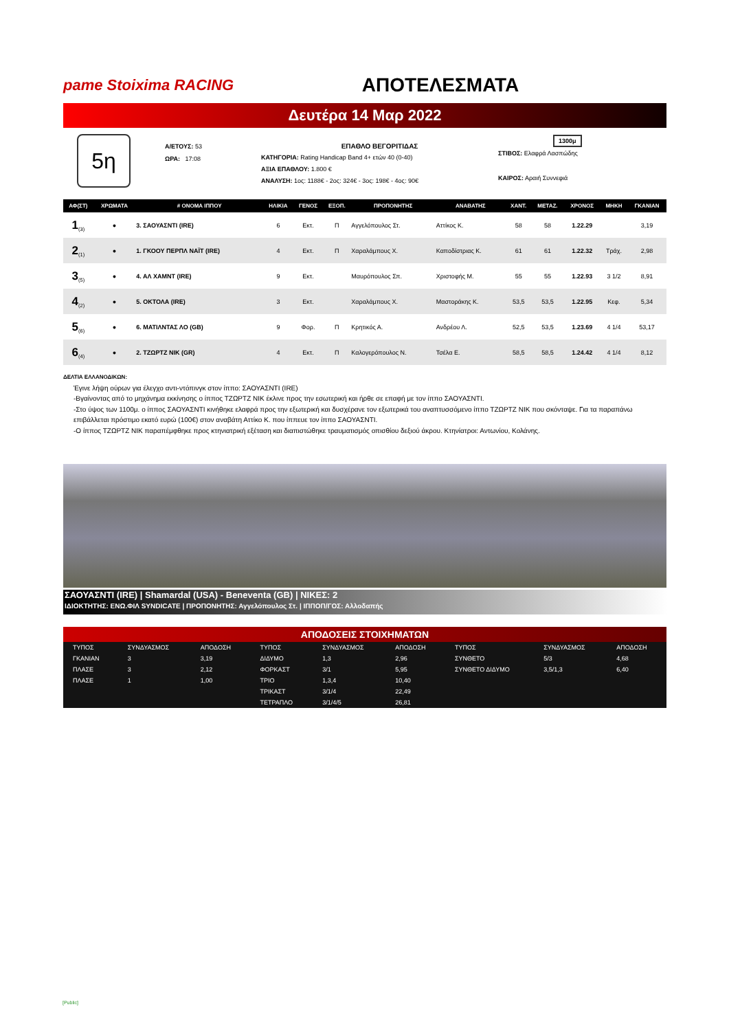pame Stoixima RACING
ΑΠΟΤΕΛΕΣΜΑΤΑ
Δευτέρα 14 Μαρ 2022
5η
Α/ΕΤΟΥΣ: 53
ΩΡΑ: 17:08
ΕΠΑΘΛΟ ΒΕΓΟΡΙΤΙΔΑΣ
ΚΑΤΗΓΟΡΙΑ: Rating Handicap Band 4+ ετών 40 (0-40)
ΑΞΙΑ ΕΠΑΘΛΟΥ: 1.800 €
ΑΝΑΛΥΣΗ: 1ος: 1188€ - 2ος: 324€ - 3ος: 198€ - 4ος: 90€
1300μ
ΣΤΙΒΟΣ: Ελαφρά Λασπώδης
ΚΑΙΡΟΣ: Αραιή Συννεφιά
| ΑΦ(ΣΤ) | ΧΡΩΜΑΤΑ | # ΟΝΟΜΑ ΙΠΠΟΥ | ΗΛΙΚΙΑ | ΓΕΝΟΣ | ΕΞΟΠ. | ΠΡΟΠΟΝΗΤΗΣ | ΑΝΑΒΑΤΗΣ | ΧΑΝΤ. | ΜΕΤΑΖ. | ΧΡΟΝΟΣ | ΜΗΚΗ | ΓΚΑΝΙΑΝ |
| --- | --- | --- | --- | --- | --- | --- | --- | --- | --- | --- | --- | --- |
| 1<sub>(3)</sub> | ● | 3. ΣΑΟΥΑΣΝΤΙ (IRE) | 6 | Εκτ. | Π | Αγγελόπουλος Στ. | Αττίκος Κ. | 58 | 58 | 1.22.29 | | 3,19 |
| 2<sub>(1)</sub> | ● | 1. ΓΚΟΟΥ ΠΕΡΠΛ ΝΑΪΤ (IRE) | 4 | Εκτ. | Π | Χαραλάμπους Χ. | Καποδίστριας Κ. | 61 | 61 | 1.22.32 | Τράχ. | 2,98 |
| 3<sub>(5)</sub> | ● | 4. ΑΛ ΧΑΜΝΤ (IRE) | 9 | Εκτ. | | Μαυρόπουλος Σπ. | Χριστοφής Μ. | 55 | 55 | 1.22.93 | 3 1/2 | 8,91 |
| 4<sub>(2)</sub> | ● | 5. ΟΚΤΟΛΑ (IRE) | 3 | Εκτ. | | Χαραλάμπους Χ. | Μαστοράκης Κ. | 53,5 | 53,5 | 1.22.95 | Κεφ. | 5,34 |
| 5<sub>(6)</sub> | ● | 6. ΜΑΤΙΛΝΤΑΣ ΛΟ (GB) | 9 | Φορ. | Π | Κρητικός Α. | Ανδρέου Λ. | 52,5 | 53,5 | 1.23.69 | 4 1/4 | 53,17 |
| 6<sub>(4)</sub> | ● | 2. ΤΖΩΡΤΖ ΝΙΚ (GR) | 4 | Εκτ. | Π | Καλογερόπουλος Ν. | Τσέλα Ε. | 58,5 | 58,5 | 1.24.42 | 4 1/4 | 8,12 |
ΔΕΛΤΙΑ ΕΛΛΑΝΟΔΙΚΩΝ:
Έγινε λήψη ούρων για έλεγχο αντι-ντόπινγκ στον ίππο: ΣΑΟΥΑΣΝΤΙ (IRE)
-Βγαίνοντας από το μηχάνημα εκκίνησης ο ίππος ΤΖΩΡΤΖ ΝΙΚ έκλινε προς την εσωτερική και ήρθε σε επαφή με τον ίππο ΣΑΟΥΑΣΝΤΙ.
-Στο ύψος των 1100μ. ο ίππος ΣΑΟΥΑΣΝΤΙ κινήθηκε ελαφρά προς την εξωτερική και δυσχέρανε τον εξωτερικά του αναπτυσσόμενο ίππο ΤΖΩΡΤΖ ΝΙΚ που σκόνταψε. Για τα παραπάνω επιβάλλεται πρόστιμο εκατό ευρώ (100€) στον αναβάτη Αττίκο Κ. που ίππευε τον ίππο ΣΑΟΥΑΣΝΤΙ.
-Ο ίππος ΤΖΩΡΤΖ ΝΙΚ παραπέμφθηκε προς κτηνιατρική εξέταση και διαπιστώθηκε τραυματισμός οπισθίου δεξιού άκρου. Κτηνίατροι: Αντωνίου, Κολάνης.
ΣΑΟΥΑΣΝΤΙ (IRE) | Shamardal (USA) - Beneventa (GB) | ΝΙΚΕΣ: 2
ΙΔΙΟΚΤΗΤΗΣ: ΕΝΩ.ΦΙΛ SYNDICATE | ΠΡΟΠΟΝΗΤΗΣ: Αγγελόπουλος Στ. | ΙΠΠΟΠ/ΓΟΣ: Αλλοδαπής
ΑΠΟΔΟΣΕΙΣ ΣΤΟΙΧΗΜΑΤΩΝ
| ΤΥΠΟΣ | ΣΥΝΔΥΑΣΜΟΣ | ΑΠΟΔΟΣΗ | ΤΥΠΟΣ | ΣΥΝΔΥΑΣΜΟΣ | ΑΠΟΔΟΣΗ | ΤΥΠΟΣ | ΣΥΝΔΥΑΣΜΟΣ | ΑΠΟΔΟΣΗ |
| ΓΚΑΝΙΑΝ | 3 | 3,19 | ΔΙΔΥΜΟ | 1,3 | 2,96 | ΣΥΝΘΕΤΟ | 5/3 | 4,68 |
| ΠΛΑΣΕ | 3 | 2,12 | ΦΟΡΚΑΣΤ | 3/1 | 5,95 | ΣΥΝΘΕΤΟ ΔΙΔΥΜΟ | 3,5/1,3 | 6,40 |
| ΠΛΑΣΕ | 1 | 1,00 | ΤΡΙΟ | 1,3,4 | 10,40 | | | |
| | | | ΤΡΙΚΑΣΤ | 3/1/4 | 22,49 | | | |
| | | | ΤΕΤΡΑΠΛΟ | 3/1/4/5 | 26,81 | | | |
[Public]